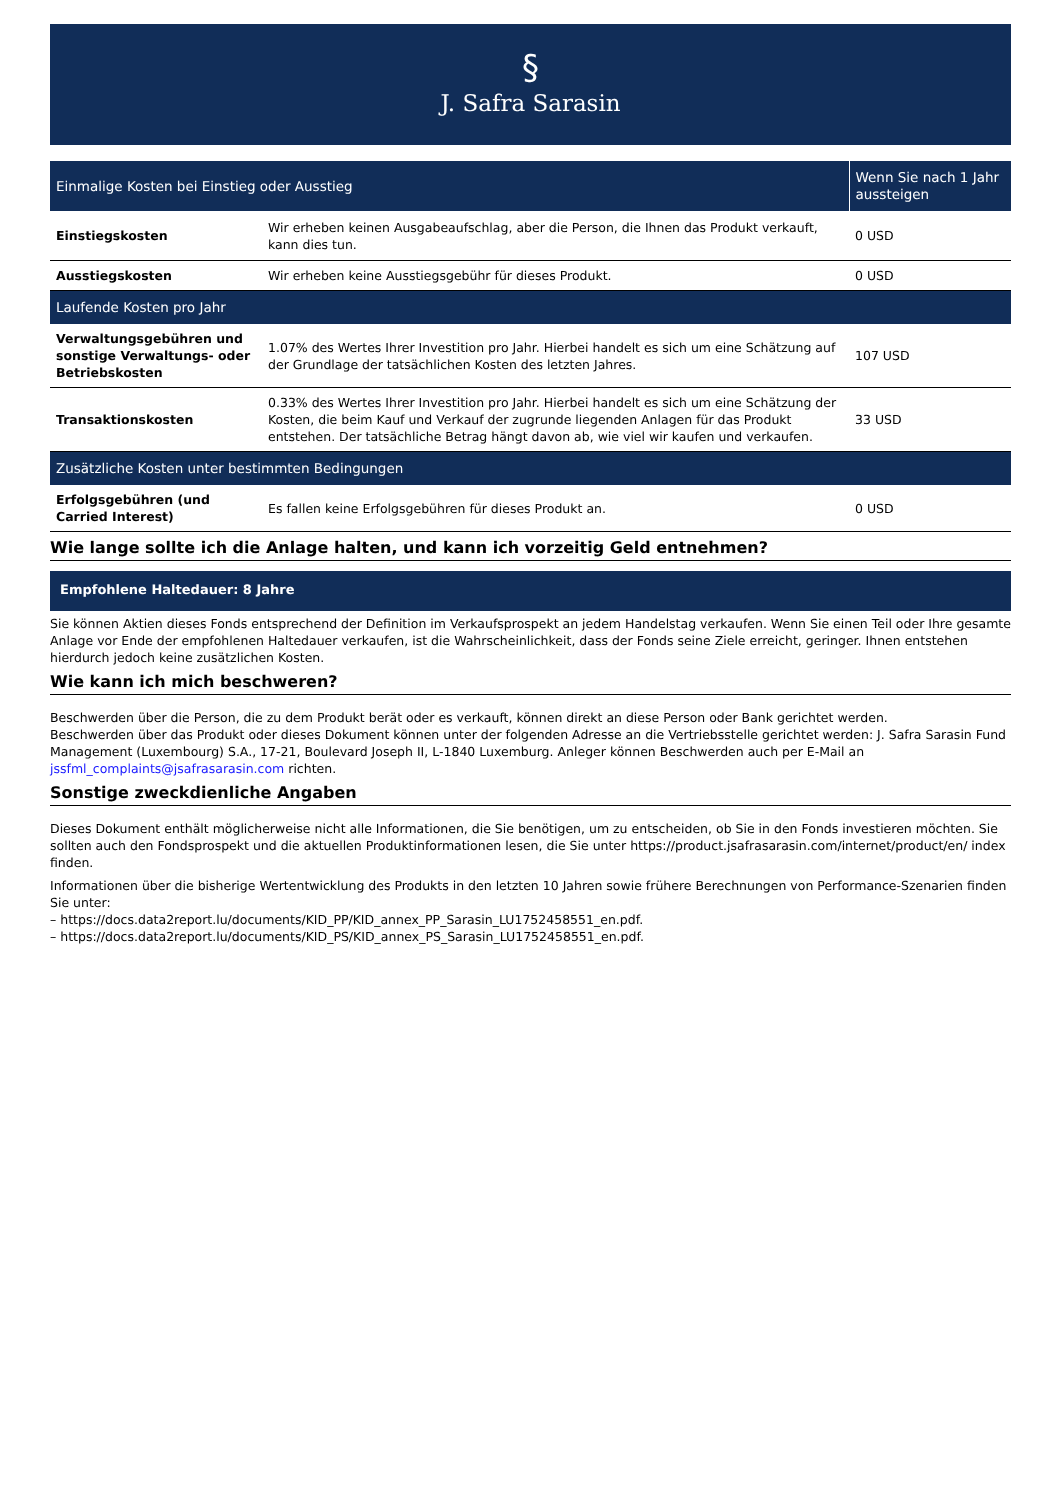§
J. Safra Sarasin
| Einmalige Kosten bei Einstieg oder Ausstieg | | Wenn Sie nach 1 Jahr aussteigen |
| --- | --- | --- |
| Einstiegskosten | Wir erheben keinen Ausgabeaufschlag, aber die Person, die Ihnen das Produkt verkauft, kann dies tun. | 0 USD |
| Ausstiegskosten | Wir erheben keine Ausstiegsgebühr für dieses Produkt. | 0 USD |
| Laufende Kosten pro Jahr | | |
| Verwaltungsgebühren und sonstige Verwaltungs- oder Betriebskosten | 1.07% des Wertes Ihrer Investition pro Jahr. Hierbei handelt es sich um eine Schätzung auf der Grundlage der tatsächlichen Kosten des letzten Jahres. | 107 USD |
| Transaktionskosten | 0.33% des Wertes Ihrer Investition pro Jahr. Hierbei handelt es sich um eine Schätzung der Kosten, die beim Kauf und Verkauf der zugrunde liegenden Anlagen für das Produkt entstehen. Der tatsächliche Betrag hängt davon ab, wie viel wir kaufen und verkaufen. | 33 USD |
| Zusätzliche Kosten unter bestimmten Bedingungen | | |
| Erfolgsgebühren (und Carried Interest) | Es fallen keine Erfolgsgebühren für dieses Produkt an. | 0 USD |
Wie lange sollte ich die Anlage halten, und kann ich vorzeitig Geld entnehmen?
Empfohlene Haltedauer: 8 Jahre
Sie können Aktien dieses Fonds entsprechend der Definition im Verkaufsprospekt an jedem Handelstag verkaufen. Wenn Sie einen Teil oder Ihre gesamte Anlage vor Ende der empfohlenen Haltedauer verkaufen, ist die Wahrscheinlichkeit, dass der Fonds seine Ziele erreicht, geringer. Ihnen entstehen hierdurch jedoch keine zusätzlichen Kosten.
Wie kann ich mich beschweren?
Beschwerden über die Person, die zu dem Produkt berät oder es verkauft, können direkt an diese Person oder Bank gerichtet werden.
Beschwerden über das Produkt oder dieses Dokument können unter der folgenden Adresse an die Vertriebsstelle gerichtet werden: J. Safra Sarasin Fund Management (Luxembourg) S.A., 17-21, Boulevard Joseph II, L-1840 Luxemburg. Anleger können Beschwerden auch per E-Mail an jssfml_complaints@jsafrasarasin.com richten.
Sonstige zweckdienliche Angaben
Dieses Dokument enthält möglicherweise nicht alle Informationen, die Sie benötigen, um zu entscheiden, ob Sie in den Fonds investieren möchten. Sie sollten auch den Fondsprospekt und die aktuellen Produktinformationen lesen, die Sie unter https://product.jsafrasarasin.com/internet/product/en/ index finden.
Informationen über die bisherige Wertentwicklung des Produkts in den letzten 10 Jahren sowie frühere Berechnungen von Performance-Szenarien finden Sie unter:
– https://docs.data2report.lu/documents/KID_PP/KID_annex_PP_Sarasin_LU1752458551_en.pdf.
– https://docs.data2report.lu/documents/KID_PS/KID_annex_PS_Sarasin_LU1752458551_en.pdf.